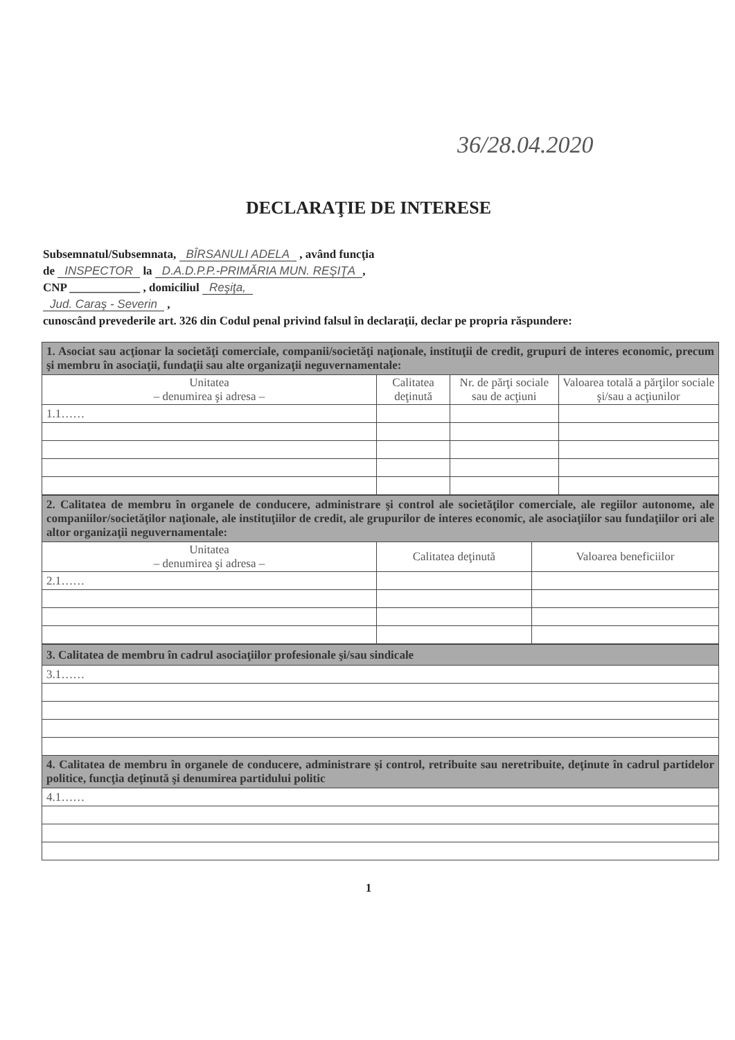36/28.04.2020
DECLARAŢIE DE INTERESE
Subsemnatul/Subsemnata, BÎRSANULI ADELA , având funcţia
de INSPECTOR la D.A.D.P.P.-PRIMĂRIA MUN. REŞIŢA,
CNP ____________ , domiciliul Reşiţa,
Jud. Caraş - Severin ,
cunoscând prevederile art. 326 din Codul penal privind falsul în declaraţii, declar pe propria răspundere:
| 1. Asociat sau acţionar la societăţi comerciale, companii/societăţi naţionale, instituţii de credit, grupuri de interes economic, precum şi membru în asociaţii, fundaţii sau alte organizaţii neguvernamentale: | | | |
| Unitatea – denumirea şi adresa – | Calitatea deţinută | Nr. de părţi sociale sau de acţiuni | Valoarea totală a părţilor sociale şi/sau a acţiunilor |
| 1.1…… | | | |
| 2. Calitatea de membru în organele de conducere, administrare şi control ale societăţilor comerciale, ale regiilor autonome, ale companiilor/societăţilor naţionale, ale instituţiilor de credit, ale grupurilor de interes economic, ale asociaţiilor sau fundaţiilor ori ale altor organizaţii neguvernamentale: | | |
| Unitatea – denumirea şi adresa – | Calitatea deţinută | Valoarea beneficiilor |
| 2.1…… | | |
| 3. Calitatea de membru în cadrul asociaţiilor profesionale şi/sau sindicale |
| 3.1…… |
| 4. Calitatea de membru în organele de conducere, administrare şi control, retribuite sau neretribuite, deţinute în cadrul partidelor politice, funcţia deţinută şi denumirea partidului politic |
| 4.1…… |
1